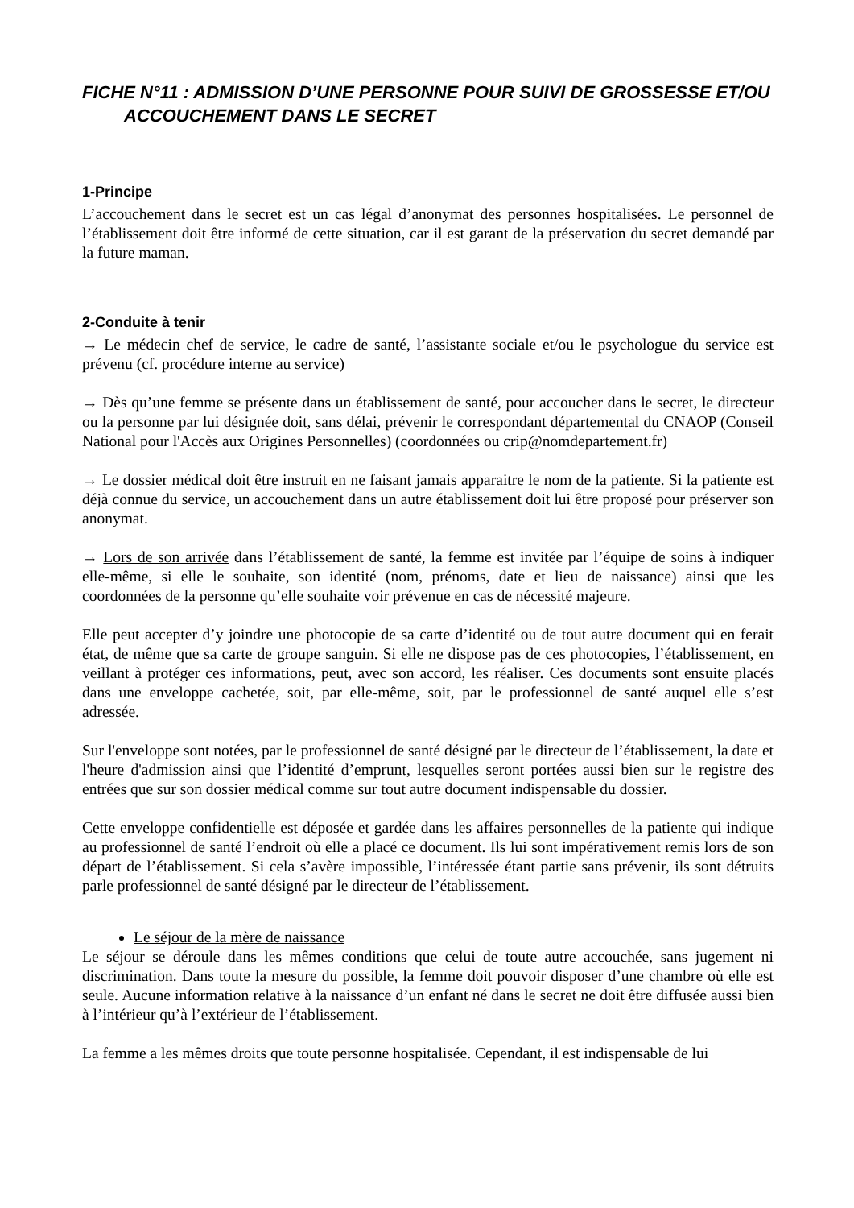FICHE N°11 : ADMISSION D’UNE PERSONNE POUR SUIVI DE GROSSESSE ET/OU ACCOUCHEMENT DANS LE SECRET
1-Principe
L’accouchement dans le secret est un cas légal d’anonymat des personnes hospitalisées. Le personnel de l’établissement doit être informé de cette situation, car il est garant de la préservation du secret demandé par la future maman.
2-Conduite à tenir
→ Le médecin chef de service, le cadre de santé, l’assistante sociale et/ou le psychologue du service est prévenu (cf. procédure interne au service)
→ Dès qu’une femme se présente dans un établissement de santé, pour accoucher dans le secret, le directeur ou la personne par lui désignée doit, sans délai, prévenir le correspondant départemental du CNAOP (Conseil National pour l'Accès aux Origines Personnelles) (coordonnées ou crip@nomdepartement.fr)
→ Le dossier médical doit être instruit en ne faisant jamais apparaitre le nom de la patiente. Si la patiente est déjà connue du service, un accouchement dans un autre établissement doit lui être proposé pour préserver son anonymat.
→ Lors de son arrivée dans l’établissement de santé, la femme est invitée par l’équipe de soins à indiquer elle-même, si elle le souhaite, son identité (nom, prénoms, date et lieu de naissance) ainsi que les coordonnées de la personne qu’elle souhaite voir prévenue en cas de nécessité majeure.
Elle peut accepter d’y joindre une photocopie de sa carte d’identité ou de tout autre document qui en ferait état, de même que sa carte de groupe sanguin. Si elle ne dispose pas de ces photocopies, l’établissement, en veillant à protéger ces informations, peut, avec son accord, les réaliser. Ces documents sont ensuite placés dans une enveloppe cachetée, soit, par elle-même, soit, par le professionnel de santé auquel elle s’est adressée.
Sur l'enveloppe sont notées, par le professionnel de santé désigné par le directeur de l’établissement, la date et l'heure d'admission ainsi que l’identité d’emprunt, lesquelles seront portées aussi bien sur le registre des entrées que sur son dossier médical comme sur tout autre document indispensable du dossier.
Cette enveloppe confidentielle est déposée et gardée dans les affaires personnelles de la patiente qui indique au professionnel de santé l’endroit où elle a placé ce document. Ils lui sont impérativement remis lors de son départ de l’établissement. Si cela s’avère impossible, l’intéressée étant partie sans prévenir, ils sont détruits parle professionnel de santé désigné par le directeur de l’établissement.
Le séjour de la mère de naissance
Le séjour se déroule dans les mêmes conditions que celui de toute autre accouchée, sans jugement ni discrimination. Dans toute la mesure du possible, la femme doit pouvoir disposer d’une chambre où elle est seule. Aucune information relative à la naissance d’un enfant né dans le secret ne doit être diffusée aussi bien à l’intérieur qu’à l’extérieur de l’établissement.
La femme a les mêmes droits que toute personne hospitalisée. Cependant, il est indispensable de lui